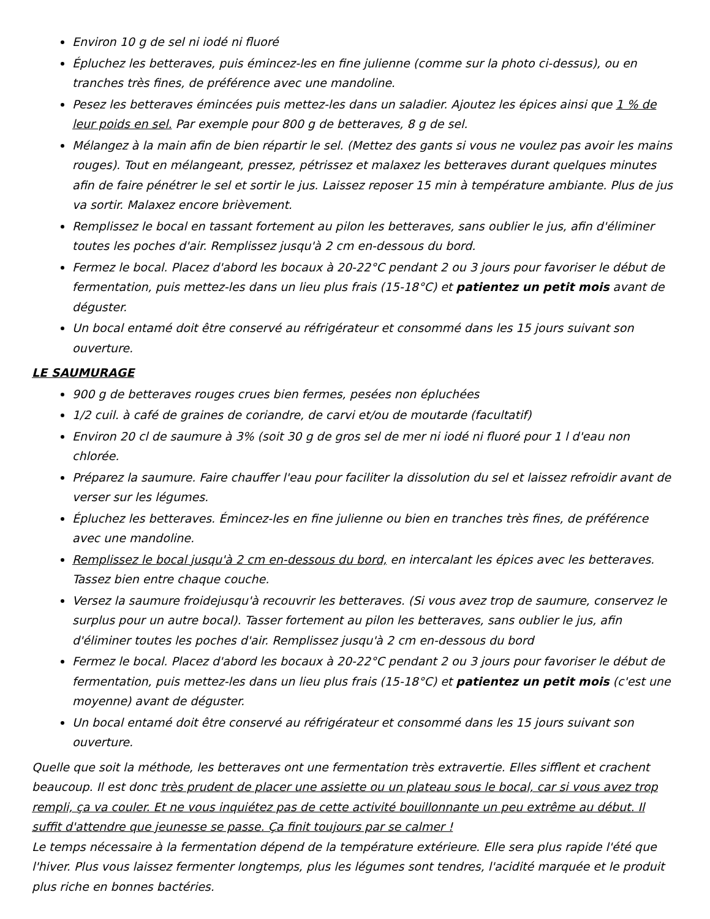Environ 10 g de sel ni iodé ni fluoré
Épluchez les betteraves, puis émincez-les en fine julienne (comme sur la photo ci-dessus), ou en tranches très fines, de préférence avec une mandoline.
Pesez les betteraves émincées puis mettez-les dans un saladier. Ajoutez les épices ainsi que 1 % de leur poids en sel. Par exemple pour 800 g de betteraves, 8 g de sel.
Mélangez à la main afin de bien répartir le sel. (Mettez des gants si vous ne voulez pas avoir les mains rouges). Tout en mélangeant, pressez, pétrissez et malaxez les betteraves durant quelques minutes afin de faire pénétrer le sel et sortir le jus. Laissez reposer 15 min à température ambiante. Plus de jus va sortir. Malaxez encore brièvement.
Remplissez le bocal en tassant fortement au pilon les betteraves, sans oublier le jus, afin d'éliminer toutes les poches d'air. Remplissez jusqu'à 2 cm en-dessous du bord.
Fermez le bocal. Placez d'abord les bocaux à 20-22°C pendant 2 ou 3 jours pour favoriser le début de fermentation, puis mettez-les dans un lieu plus frais (15-18°C) et patientez un petit mois avant de déguster.
Un bocal entamé doit être conservé au réfrigérateur et consommé dans les 15 jours suivant son ouverture.
LE SAUMURAGE
900 g de betteraves rouges crues bien fermes, pesées non épluchées
1/2 cuil. à café de graines de coriandre, de carvi et/ou de moutarde (facultatif)
Environ 20 cl de saumure à 3% (soit 30 g de gros sel de mer ni iodé ni fluoré pour 1 l d'eau non chlorée.
Préparez la saumure. Faire chauffer l'eau pour faciliter la dissolution du sel et laissez refroidir avant de verser sur les légumes.
Épluchez les betteraves. Émincez-les en fine julienne ou bien en tranches très fines, de préférence avec une mandoline.
Remplissez le bocal jusqu'à 2 cm en-dessous du bord, en intercalant les épices avec les betteraves. Tassez bien entre chaque couche.
Versez la saumure froidejusqu'à recouvrir les betteraves. (Si vous avez trop de saumure, conservez le surplus pour un autre bocal). Tasser fortement au pilon les betteraves, sans oublier le jus, afin d'éliminer toutes les poches d'air. Remplissez jusqu'à 2 cm en-dessous du bord
Fermez le bocal. Placez d'abord les bocaux à 20-22°C pendant 2 ou 3 jours pour favoriser le début de fermentation, puis mettez-les dans un lieu plus frais (15-18°C) et patientez un petit mois (c'est une moyenne) avant de déguster.
Un bocal entamé doit être conservé au réfrigérateur et consommé dans les 15 jours suivant son ouverture.
Quelle que soit la méthode, les betteraves ont une fermentation très extravertie. Elles sifflent et crachent beaucoup. Il est donc très prudent de placer une assiette ou un plateau sous le bocal, car si vous avez trop rempli, ça va couler. Et ne vous inquiétez pas de cette activité bouillonnante un peu extrême au début. Il suffit d'attendre que jeunesse se passe. Ça finit toujours par se calmer !
Le temps nécessaire à la fermentation dépend de la température extérieure. Elle sera plus rapide l'été que l'hiver. Plus vous laissez fermenter longtemps, plus les légumes sont tendres, l'acidité marquée et le produit plus riche en bonnes bactéries.